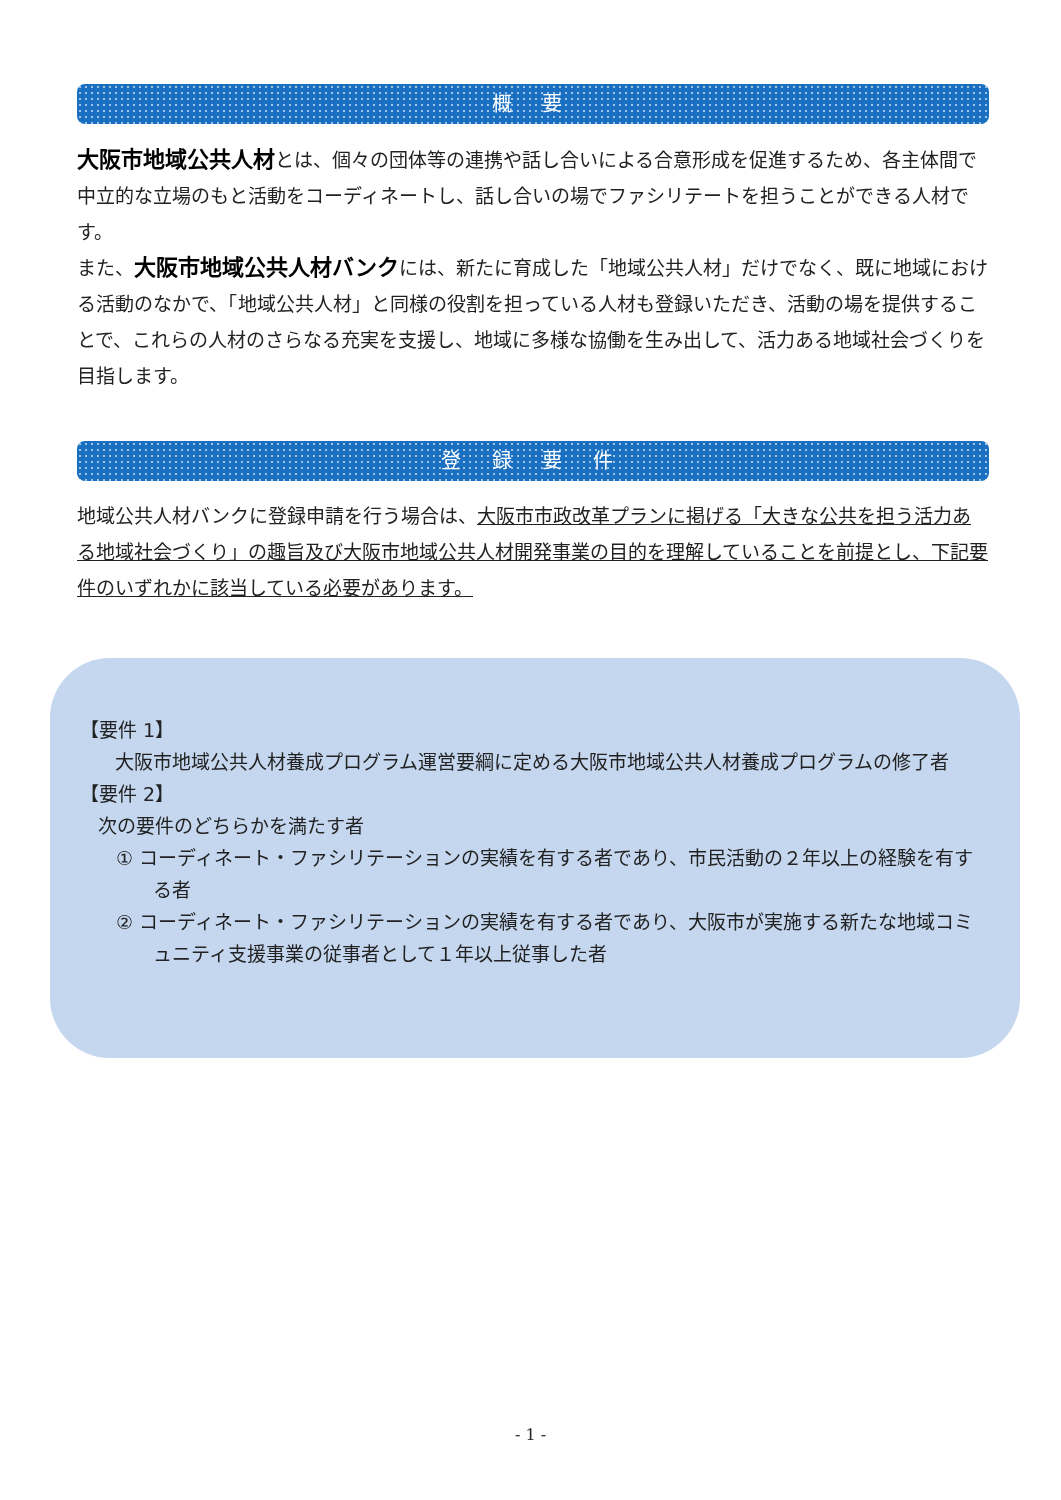概 要
大阪市地域公共人材とは、個々の団体等の連携や話し合いによる合意形成を促進するため、各主体間で中立的な立場のもと活動をコーディネートし、話し合いの場でファシリテートを担うことができる人材です。
また、大阪市地域公共人材バンクには、新たに育成した「地域公共人材」だけでなく、既に地域における活動のなかで、「地域公共人材」と同様の役割を担っている人材も登録いただき、活動の場を提供することで、これらの人材のさらなる充実を支援し、地域に多様な協働を生み出して、活力ある地域社会づくりを目指します。
登 録 要 件
地域公共人材バンクに登録申請を行う場合は、大阪市市政改革プランに掲げる「大きな公共を担う活力ある地域社会づくり」の趣旨及び大阪市地域公共人材開発事業の目的を理解していることを前提とし、下記要件のいずれかに該当している必要があります。
【要件 1】
大阪市地域公共人材養成プログラム運営要綱に定める大阪市地域公共人材養成プログラムの修了者
【要件 2】
次の要件のどちらかを満たす者
① コーディネート・ファシリテーションの実績を有する者であり、市民活動の２年以上の経験を有する者
② コーディネート・ファシリテーションの実績を有する者であり、大阪市が実施する新たな地域コミュニティ支援事業の従事者として１年以上従事した者
- 1 -